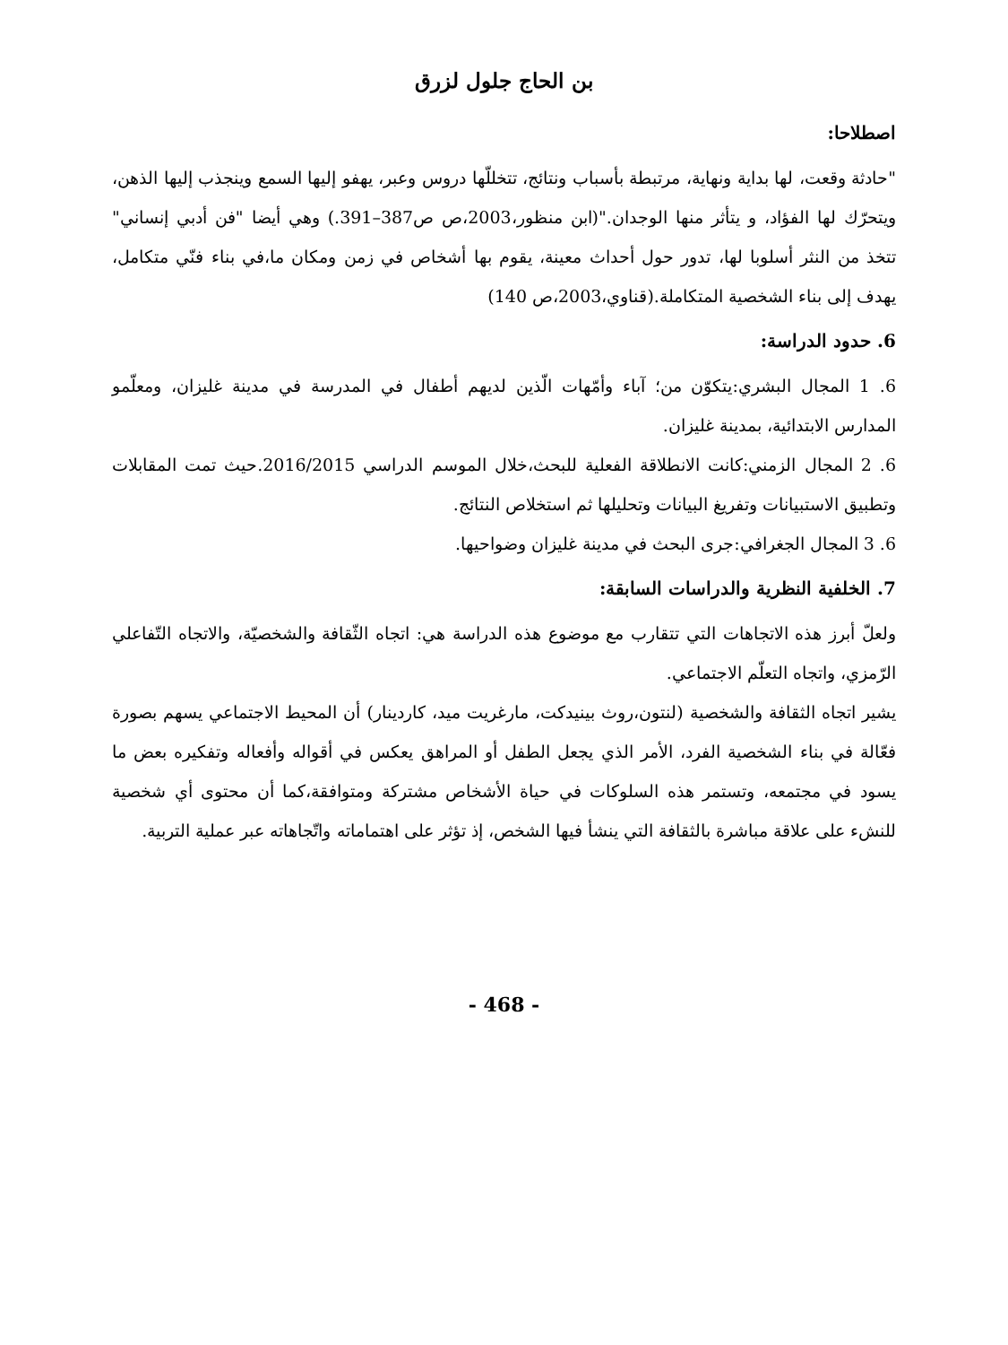بن الحاج جلول لزرق
اصطلاحا:
"حادثة وقعت، لها بداية ونهاية، مرتبطة بأسباب ونتائج، تتخللّها دروس وعبر، يهفو إليها السمع وينجذب إليها الذهن، ويتحرّك لها الفؤاد، و يتأثر منها الوجدان."(ابن منظور،2003،ص ص387–391.) وهي أيضا "فن أدبي إنساني" تتخذ من النثر أسلوبا لها، تدور حول أحداث معينة، يقوم بها أشخاص في زمن ومكان ما،في بناء فنّي متكامل، يهدف إلى بناء الشخصية المتكاملة.(قناوي،2003،ص 140)
6. حدود الدراسة:
6. 1 المجال البشري:يتكوّن من؛ آباء وأمّهات الّذين لديهم أطفال في المدرسة في مدينة غليزان، ومعلّمو المدارس الابتدائية، بمدينة غليزان.
6. 2 المجال الزمني:كانت الانطلاقة الفعلية للبحث،خلال الموسم الدراسي 2016/2015.حيث تمت المقابلات وتطبيق الاستبيانات وتفريغ البيانات وتحليلها ثم استخلاص النتائج.
6. 3 المجال الجغرافي:جرى البحث في مدينة غليزان وضواحيها.
7. الخلفية النظرية والدراسات السابقة:
ولعلّ أبرز هذه الاتجاهات التي تتقارب مع موضوع هذه الدراسة هي: اتجاه الثّقافة والشخصيّة، والاتجاه التّفاعلي الرّمزي، واتجاه التعلّم الاجتماعي.
يشير اتجاه الثقافة والشخصية (لنتون،روث بينيدكت، مارغريت ميد، كاردينار) أن المحيط الاجتماعي يسهم بصورة فعّالة في بناء الشخصية الفرد، الأمر الذي يجعل الطفل أو المراهق يعكس في أقواله وأفعاله وتفكيره بعض ما يسود في مجتمعه، وتستمر هذه السلوكات في حياة الأشخاص مشتركة ومتوافقة،كما أن محتوى أي شخصية للنشء على علاقة مباشرة بالثقافة التي ينشأ فيها الشخص، إذ تؤثر على اهتماماته واتّجاهاته عبر عملية التربية.
- 468 -